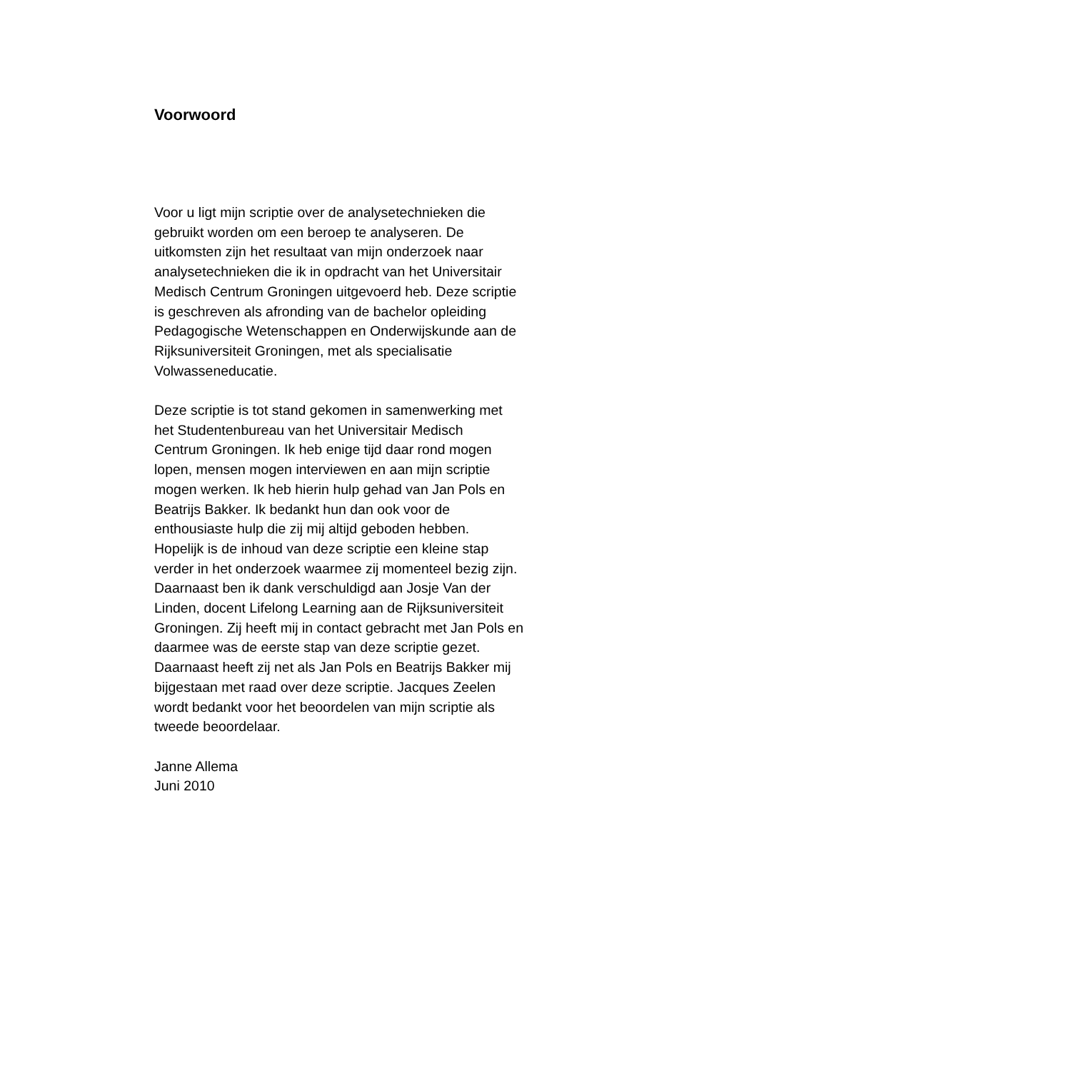Voorwoord
Voor u ligt mijn scriptie over de analysetechnieken die
gebruikt worden om een beroep te analyseren. De
uitkomsten zijn het resultaat van mijn onderzoek naar
analysetechnieken die ik in opdracht van het Universitair
Medisch Centrum Groningen uitgevoerd heb. Deze scriptie
is geschreven als afronding van de bachelor opleiding
Pedagogische Wetenschappen en Onderwijskunde aan de
Rijksuniversiteit Groningen, met als specialisatie
Volwasseneducatie.
Deze scriptie is tot stand gekomen in samenwerking met
het Studentenbureau van het Universitair Medisch
Centrum Groningen. Ik heb enige tijd daar rond mogen
lopen, mensen mogen interviewen en aan mijn scriptie
mogen werken. Ik heb hierin hulp gehad van Jan Pols en
Beatrijs Bakker. Ik bedankt hun dan ook voor de
enthousiaste hulp die zij mij altijd geboden hebben.
Hopelijk is de inhoud van deze scriptie een kleine stap
verder in het onderzoek waarmee zij momenteel bezig zijn.
Daarnaast ben ik dank verschuldigd aan Josje Van der
Linden, docent Lifelong Learning aan de Rijksuniversiteit
Groningen. Zij heeft mij in contact gebracht met Jan Pols en
daarmee was de eerste stap van deze scriptie gezet.
Daarnaast heeft zij net als Jan Pols en Beatrijs Bakker mij
bijgestaan met raad over deze scriptie. Jacques Zeelen
wordt bedankt voor het beoordelen van mijn scriptie als
tweede beoordelaar.
Janne Allema
Juni 2010